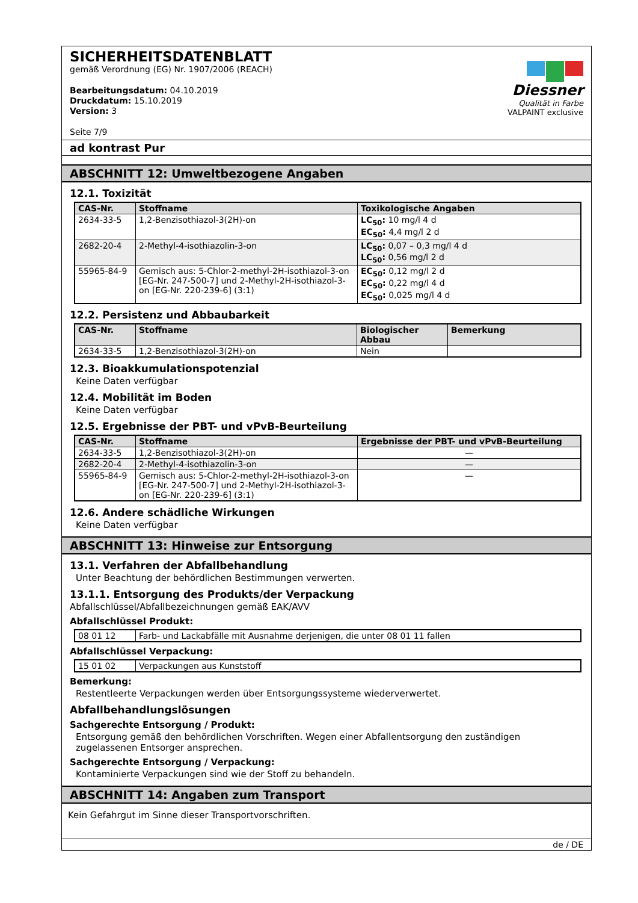SICHERHEITSDATENBLATT
gemäß Verordnung (EG) Nr. 1907/2006 (REACH)
Bearbeitungsdatum: 04.10.2019
Druckdatum: 15.10.2019
Version: 3
Seite 7/9
Diessner
Qualität in Farbe
VALPAINT exclusive
ad kontrast Pur
ABSCHNITT 12: Umweltbezogene Angaben
12.1. Toxizität
| CAS-Nr. | Stoffname | Toxikologische Angaben |
| --- | --- | --- |
| 2634-33-5 | 1,2-Benzisothiazol-3(2H)-on | LC<sub>50</sub>: 10 mg/l 4 d EC<sub>50</sub>: 4,4 mg/l 2 d |
| 2682-20-4 | 2-Methyl-4-isothiazolin-3-on | LC<sub>50</sub>: 0,07 – 0,3 mg/l 4 d LC<sub>50</sub>: 0,56 mg/l 2 d |
| 55965-84-9 | Gemisch aus: 5-Chlor-2-methyl-2H-isothiazol-3-on [EG-Nr. 247-500-7] und 2-Methyl-2H-isothiazol-3-on [EG-Nr. 220-239-6] (3:1) | EC<sub>50</sub>: 0,12 mg/l 2 d EC<sub>50</sub>: 0,22 mg/l 4 d EC<sub>50</sub>: 0,025 mg/l 4 d |
12.2. Persistenz und Abbaubarkeit
| CAS-Nr. | Stoffname | Biologischer Abbau | Bemerkung |
| --- | --- | --- | --- |
| 2634-33-5 | 1,2-Benzisothiazol-3(2H)-on | Nein | |
12.3. Bioakkumulationspotenzial
Keine Daten verfügbar
12.4. Mobilität im Boden
Keine Daten verfügbar
12.5. Ergebnisse der PBT- und vPvB-Beurteilung
| CAS-Nr. | Stoffname | Ergebnisse der PBT- und vPvB-Beurteilung |
| --- | --- | --- |
| 2634-33-5 | 1,2-Benzisothiazol-3(2H)-on | — |
| 2682-20-4 | 2-Methyl-4-isothiazolin-3-on | — |
| 55965-84-9 | Gemisch aus: 5-Chlor-2-methyl-2H-isothiazol-3-on [EG-Nr. 247-500-7] und 2-Methyl-2H-isothiazol-3-on [EG-Nr. 220-239-6] (3:1) | — |
12.6. Andere schädliche Wirkungen
Keine Daten verfügbar
ABSCHNITT 13: Hinweise zur Entsorgung
13.1. Verfahren der Abfallbehandlung
Unter Beachtung der behördlichen Bestimmungen verwerten.
13.1.1. Entsorgung des Produkts/der Verpackung
Abfallschlüssel/Abfallbezeichnungen gemäß EAK/AVV
Abfallschlüssel Produkt:
| 08 01 12 | Farb- und Lackabfälle mit Ausnahme derjenigen, die unter 08 01 11 fallen |
Abfallschlüssel Verpackung:
| 15 01 02 | Verpackungen aus Kunststoff |
Bemerkung:
Restentleerte Verpackungen werden über Entsorgungssysteme wiederverwertet.
Abfallbehandlungslösungen
Sachgerechte Entsorgung / Produkt:
Entsorgung gemäß den behördlichen Vorschriften. Wegen einer Abfallentsorgung den zuständigen zugelassenen Entsorger ansprechen.
Sachgerechte Entsorgung / Verpackung:
Kontaminierte Verpackungen sind wie der Stoff zu behandeln.
ABSCHNITT 14: Angaben zum Transport
Kein Gefahrgut im Sinne dieser Transportvorschriften.
de / DE